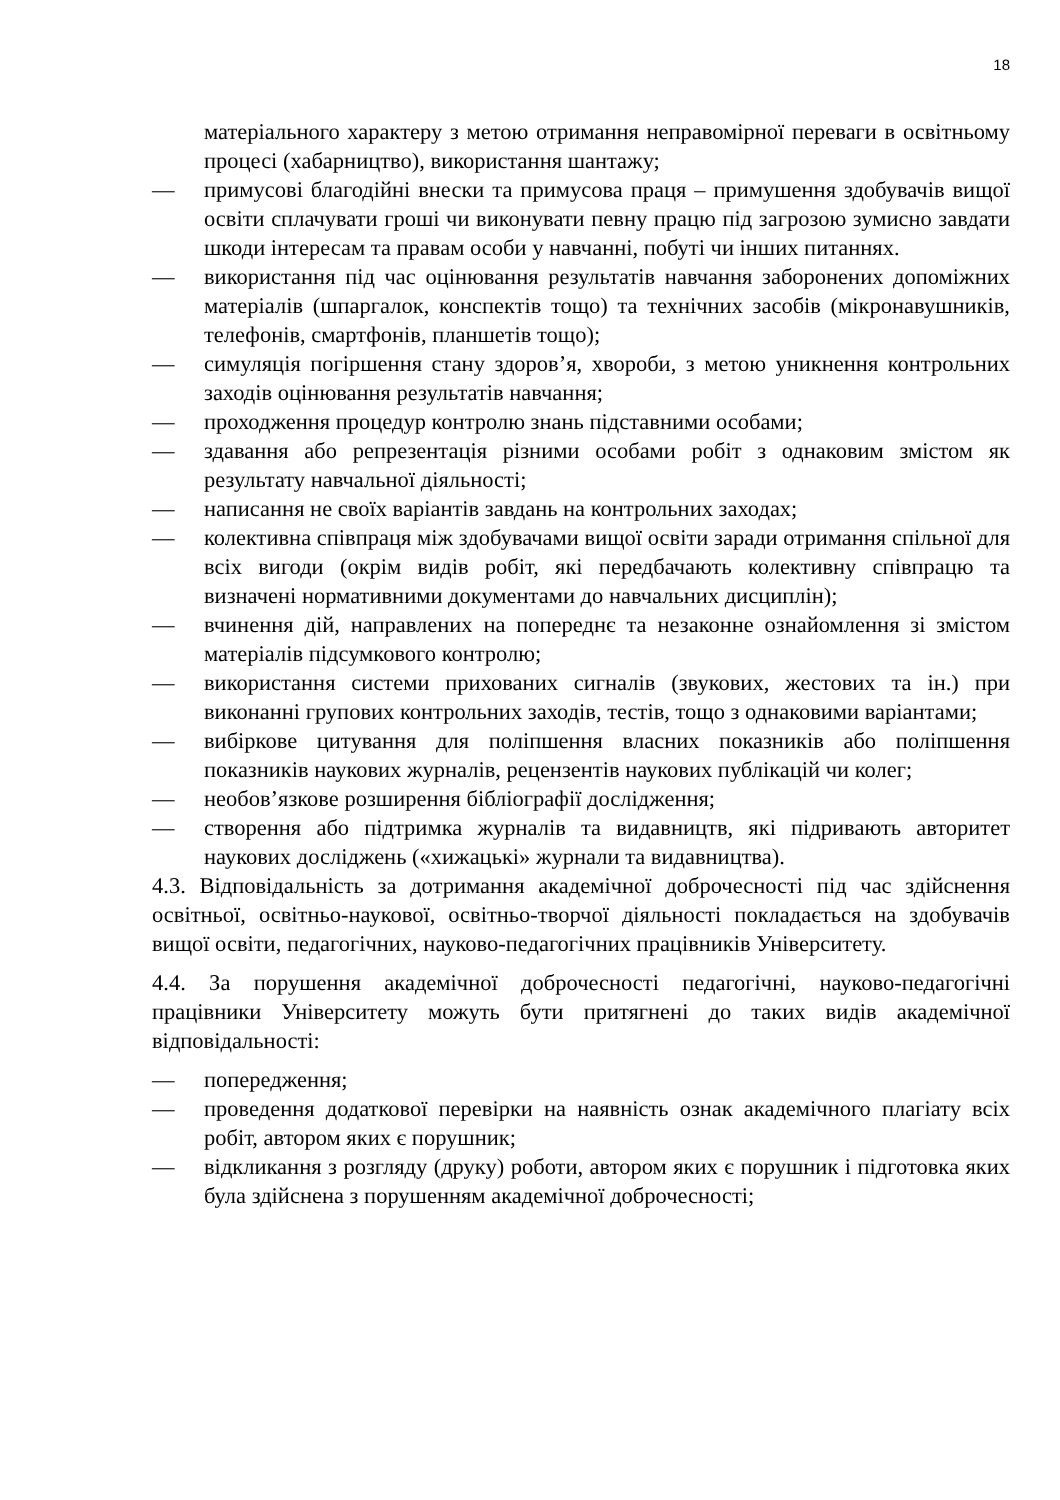18
матеріального характеру з метою отримання неправомірної переваги в освітньому процесі (хабарництво), використання шантажу;
— примусові благодійні внески та примусова праця – примушення здобувачів вищої освіти сплачувати гроші чи виконувати певну працю під загрозою зумисно завдати шкоди інтересам та правам особи у навчанні, побуті чи інших питаннях.
— використання під час оцінювання результатів навчання заборонених допоміжних матеріалів (шпаргалок, конспектів тощо) та технічних засобів (мікронавушників, телефонів, смартфонів, планшетів тощо);
— симуляція погіршення стану здоров’я, хвороби, з метою уникнення контрольних заходів оцінювання результатів навчання;
— проходження процедур контролю знань підставними особами;
— здавання або репрезентація різними особами робіт з однаковим змістом як результату навчальної діяльності;
— написання не своїх варіантів завдань на контрольних заходах;
— колективна співпраця між здобувачами вищої освіти заради отримання спільної для всіх вигоди (окрім видів робіт, які передбачають колективну співпрацю та визначені нормативними документами до навчальних дисциплін);
— вчинення дій, направлених на попереднє та незаконне ознайомлення зі змістом матеріалів підсумкового контролю;
— використання системи прихованих сигналів (звукових, жестових та ін.) при виконанні групових контрольних заходів, тестів, тощо з однаковими варіантами;
— вибіркове цитування для поліпшення власних показників або поліпшення показників наукових журналів, рецензентів наукових публікацій чи колег;
— необов’язкове розширення бібліографії дослідження;
— створення або підтримка журналів та видавництв, які підривають авторитет наукових досліджень («хижацькі» журнали та видавництва).
4.3. Відповідальність за дотримання академічної доброчесності під час здійснення освітньої, освітньо-наукової, освітньо-творчої діяльності покладається на здобувачів вищої освіти, педагогічних, науково-педагогічних працівників Університету.
4.4. За порушення академічної доброчесності педагогічні, науково-педагогічні працівники Університету можуть бути притягнені до таких видів академічної відповідальності:
— попередження;
— проведення додаткової перевірки на наявність ознак академічного плагіату всіх робіт, автором яких є порушник;
— відкликання з розгляду (друку) роботи, автором яких є порушник і підготовка яких була здійснена з порушенням академічної доброчесності;